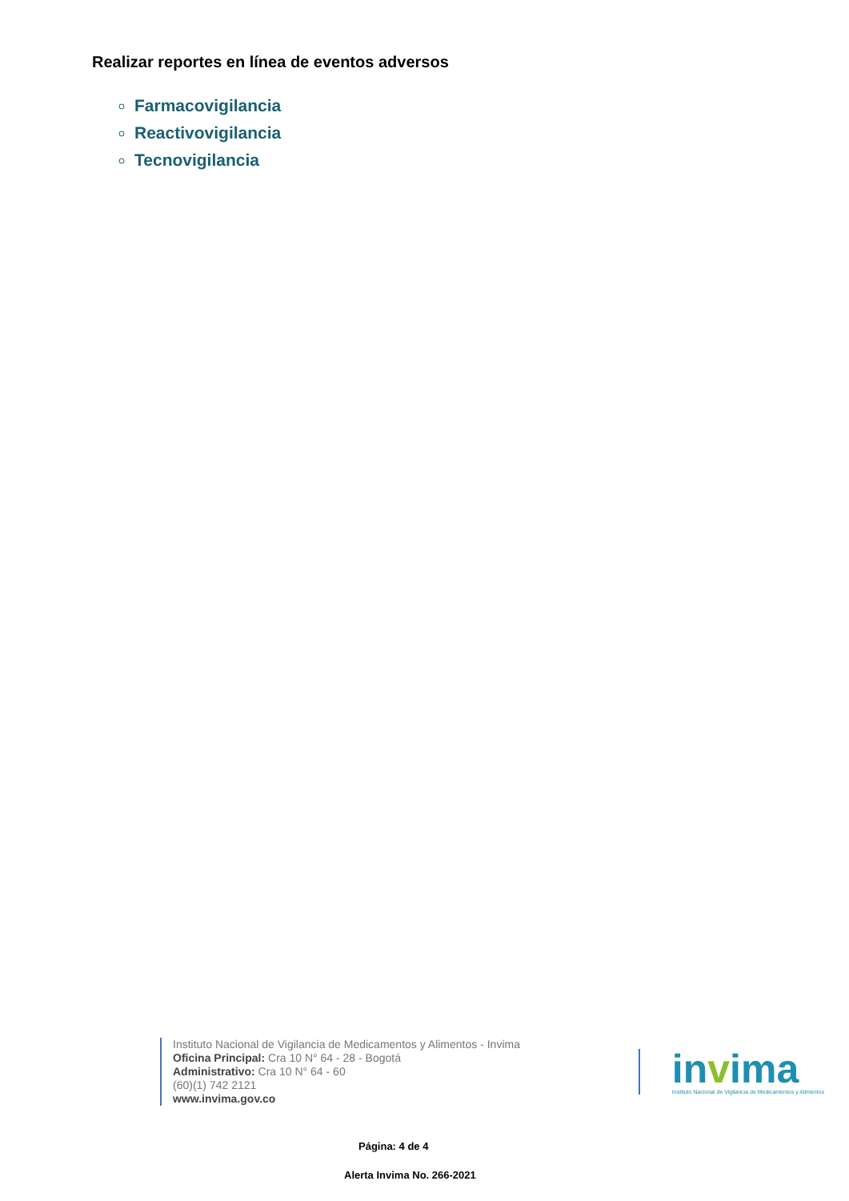Realizar reportes en línea de eventos adversos
Farmacovigilancia
Reactivovigilancia
Tecnovigilancia
Instituto Nacional de Vigilancia de Medicamentos y Alimentos - Invima
Oficina Principal: Cra 10 N° 64 - 28 - Bogotá
Administrativo: Cra 10 N° 64 - 60
(60)(1) 742 2121
www.invima.gov.co
invima
Instituto Nacional de Vigilancia de Medicamentos y Alimentos
Página: 4 de 4
Alerta Invima No. 266-2021